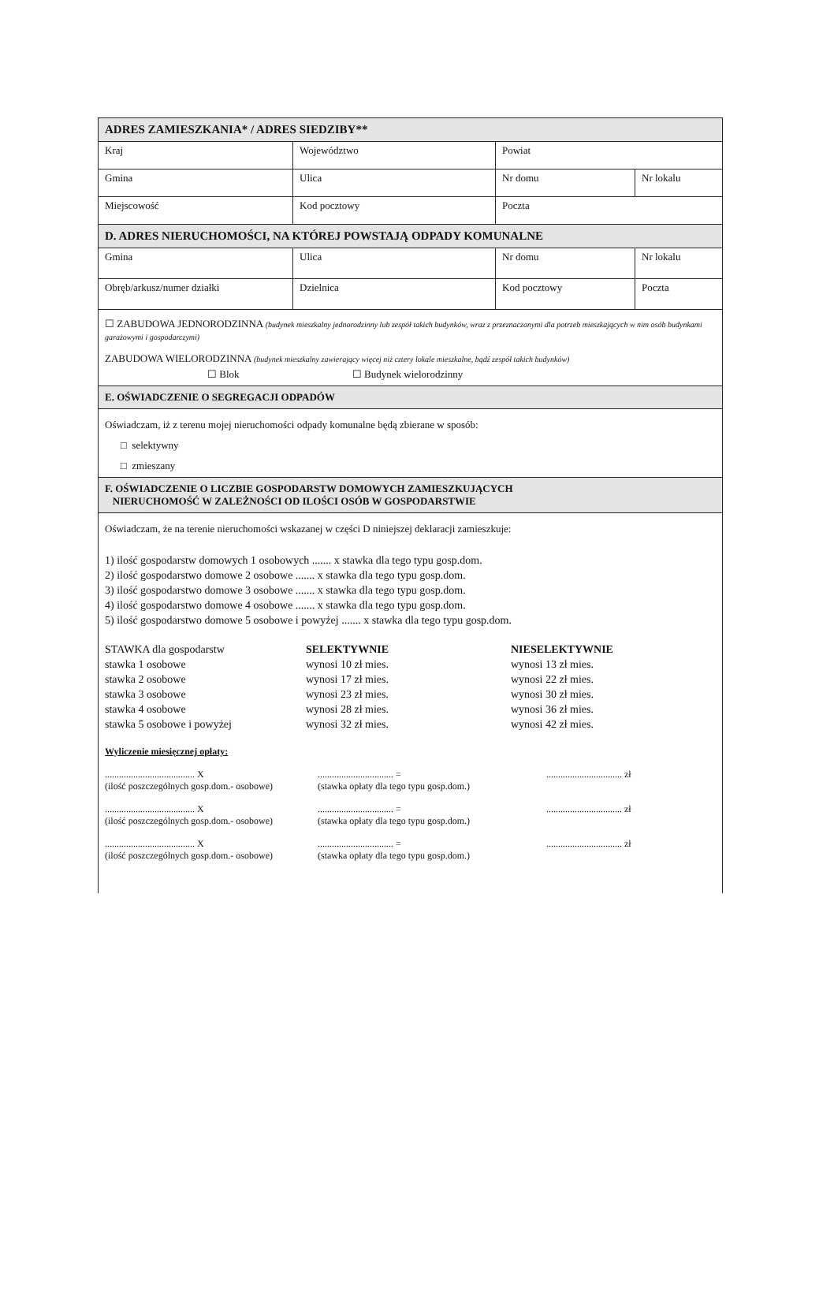| ADRES ZAMIESZKANIA* / ADRES SIEDZIBY** | | | |
| Kraj | Województwo | Powiat | |
| Gmina | Ulica | Nr domu | Nr lokalu |
| Miejscowość | Kod pocztowy | Poczta | |
| D. ADRES NIERUCHOMOŚCI, NA KTÓREJ POWSTAJĄ ODPADY KOMUNALNE | | | |
| Gmina | Ulica | Nr domu | Nr lokalu |
| Obręb/arkusz/numer działki | Dzielnica | Kod pocztowy | Poczta |
☐ ZABUDOWA JEDNORODZINNA (budynek mieszkalny jednorodzinny lub zespół takich budynków, wraz z przeznaczonymi dla potrzeb mieszkających w nim osób budynkami garażowymi i gospodarczymi)
ZABUDOWA WIELORODZINNA (budynek mieszkalny zawierający więcej niż cztery lokale mieszkalne, bądź zespół takich budynków)
☐ Blok ☐ Budynek wielorodzinny
E. OŚWIADCZENIE O SEGREGACJI ODPADÓW
Oświadczam, iż z terenu mojej nieruchomości odpady komunalne będą zbierane w sposób:
□ selektywny
□ zmieszany
F. OŚWIADCZENIE O LICZBIE GOSPODARSTW DOMOWYCH ZAMIESZKUJĄCYCH
NIERUCHOMOŚĆ W ZALEŻNOŚCI OD ILOŚCI OSÓB W GOSPODARSTWIE
Oświadczam, że na terenie nieruchomości wskazanej w części D niniejszej deklaracji zamieszkuje:
1) ilość gospodarstw domowych 1 osobowych ....... x stawka dla tego typu gosp.dom.
2) ilość gospodarstwo domowe 2 osobowe ....... x stawka dla tego typu gosp.dom.
3) ilość gospodarstwo domowe 3 osobowe ....... x stawka dla tego typu gosp.dom.
4) ilość gospodarstwo domowe 4 osobowe ....... x stawka dla tego typu gosp.dom.
5) ilość gospodarstwo domowe 5 osobowe i powyżej ....... x stawka dla tego typu gosp.dom.
STAWKA dla gospodarstw
stawka 1 osobowe
stawka 2 osobowe
stawka 3 osobowe
stawka 4 osobowe
stawka 5 osobowe i powyżej
SELEKTYWNIE
wynosi 10 zł mies.
wynosi 17 zł mies.
wynosi 23 zł mies.
wynosi 28 zł mies.
wynosi 32 zł mies.
NIESELEKTYWNIE
wynosi 13 zł mies.
wynosi 22 zł mies.
wynosi 30 zł mies.
wynosi 36 zł mies.
wynosi 42 zł mies.
Wyliczenie miesięcznej opłaty:
...................................... X
(ilość poszczególnych gosp.dom.- osobowe)
................................ =
(stawka opłaty dla tego typu gosp.dom.)
................................ zł
...................................... X
(ilość poszczególnych gosp.dom.- osobowe)
................................ =
(stawka opłaty dla tego typu gosp.dom.)
................................ zł
...................................... X
(ilość poszczególnych gosp.dom.- osobowe)
................................ =
(stawka opłaty dla tego typu gosp.dom.)
................................ zł